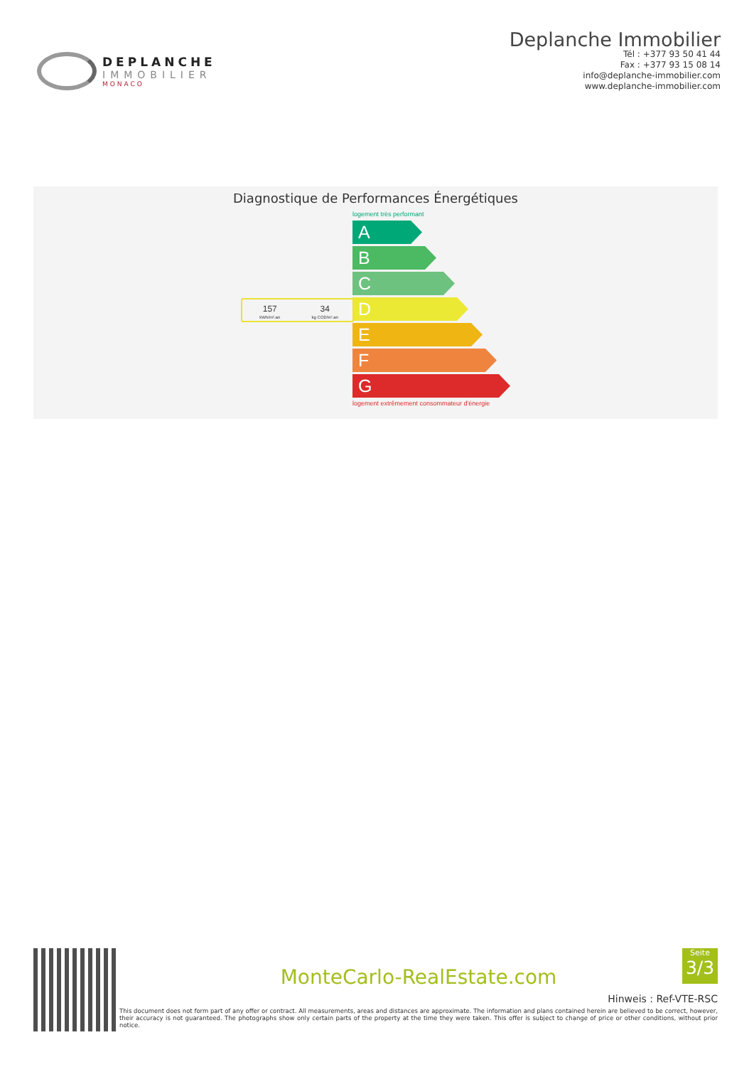DEPLANCHE
IMMOBILIER
MONACO
Deplanche Immobilier
Tél : +377 93 50 41 44
Fax : +377 93 15 08 14
info@deplanche-immobilier.com
www.deplanche-immobilier.com
Diagnostique de Performances Énergétiques
logement très performant
A
B
C
D
E
F
G
logement extrêmement consommateur d'énergie
157
kWh/m².an
34
kg CO2/m².an
Seite
3/3
MonteCarlo-RealEstate.com
Hinweis : Ref-VTE-RSC
This document does not form part of any offer or contract. All measurements, areas and distances are approximate. The information and plans contained herein are believed to be correct, however, their accuracy is not guaranteed. The photographs show only certain parts of the property at the time they were taken. This offer is subject to change of price or other conditions, without prior notice.